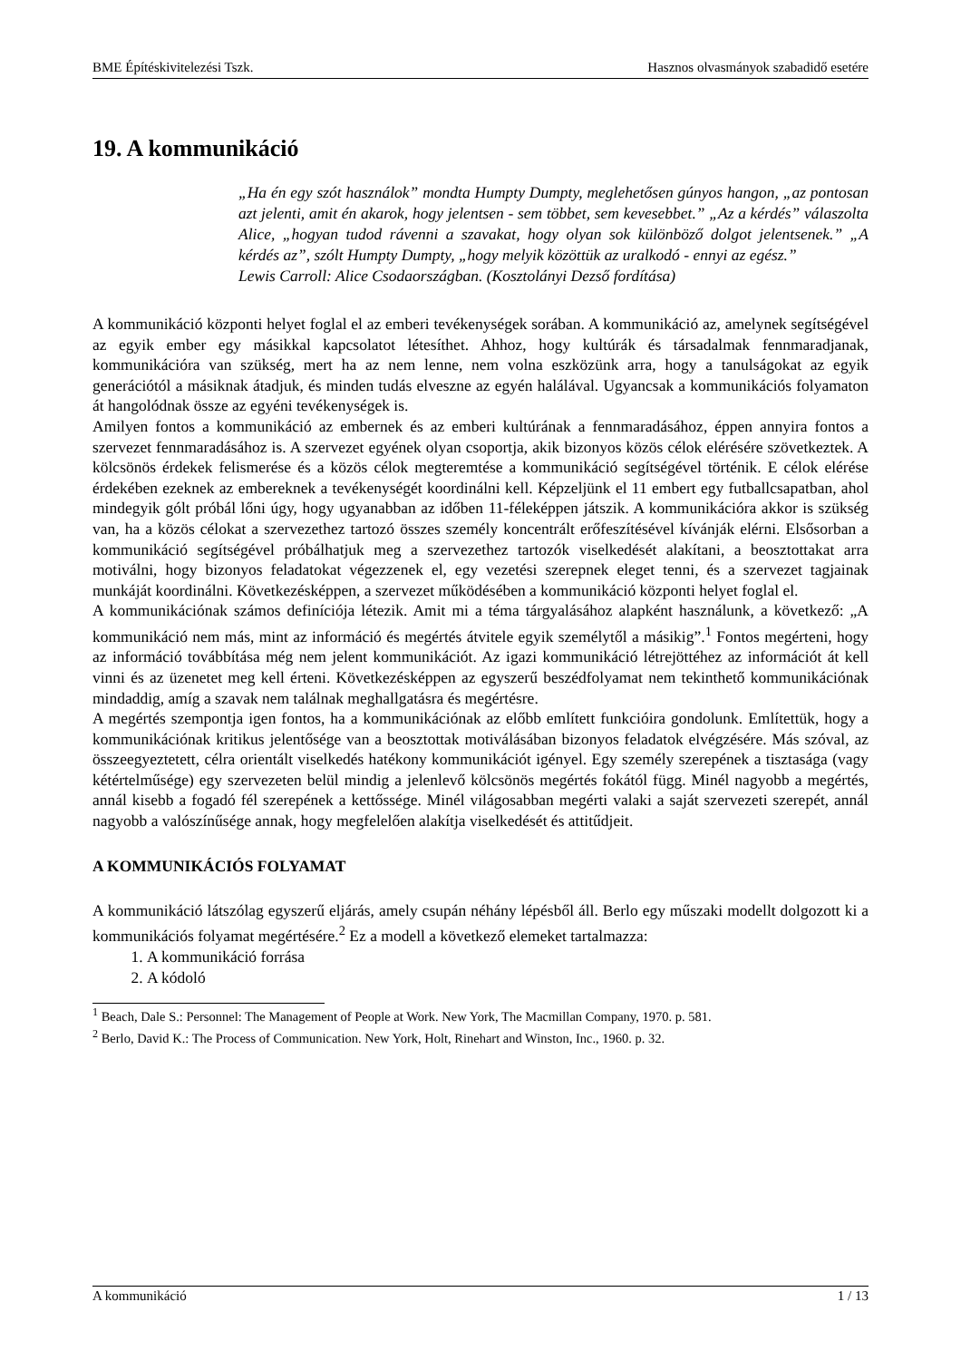BME Építéskivitelezési Tszk. Hasznos olvasmányok szabadidő esetére
19. A kommunikáció
„Ha én egy szót használok” mondta Humpty Dumpty, meglehetősen gúnyos hangon, „az pontosan azt jelenti, amit én akarok, hogy jelentsen - sem többet, sem kevesebbet.” „Az a kérdés” válaszolta Alice, „hogyan tudod rávenni a szavakat, hogy olyan sok különböző dolgot jelentsenek.” „A kérdés az”, szólt Humpty Dumpty, „hogy melyik közöttük az uralkodó - ennyi az egész.”
Lewis Carroll: Alice Csodaországban. (Kosztolányi Dezső fordítása)
A kommunikáció központi helyet foglal el az emberi tevékenységek sorában. A kommunikáció az, amelynek segítségével az egyik ember egy másikkal kapcsolatot létesíthet. Ahhoz, hogy kultúrák és társadalmak fennmaradjanak, kommunikációra van szükség, mert ha az nem lenne, nem volna eszközünk arra, hogy a tanulságokat az egyik generációtól a másiknak átadjuk, és minden tudás elveszne az egyén halálával. Ugyancsak a kommunikációs folyamaton át hangolódnak össze az egyéni tevékenységek is.
Amilyen fontos a kommunikáció az embernek és az emberi kultúrának a fennmaradásához, éppen annyira fontos a szervezet fennmaradásához is. A szervezet egyének olyan csoportja, akik bizonyos közös célok elérésére szövetkeztek. A kölcsönös érdekek felismerése és a közös célok megteremtése a kommunikáció segítségével történik. E célok elérése érdekében ezeknek az embereknek a tevékenységét koordinálni kell. Képzeljünk el 11 embert egy futballcsapatban, ahol mindegyik gólt próbál lőni úgy, hogy ugyanabban az időben 11-féleképpen játszik. A kommunikációra akkor is szükség van, ha a közös célokat a szervezethez tartozó összes személy koncentrált erőfeszítésével kívánják elérni. Elsősorban a kommunikáció segítségével próbálhatjuk meg a szervezethez tartozók viselkedését alakítani, a beosztottakat arra motiválni, hogy bizonyos feladatokat végezzenek el, egy vezetési szerepnek eleget tenni, és a szervezet tagjainak munkáját koordinálni. Következésképpen, a szervezet működésében a kommunikáció központi helyet foglal el.
A kommunikációnak számos definíciója létezik. Amit mi a téma tárgyalásához alapként használunk, a következő: „A kommunikáció nem más, mint az információ és megértés átvitele egyik személytől a másikig”.<sup>1</sup> Fontos megérteni, hogy az információ továbbítása még nem jelent kommunikációt. Az igazi kommunikáció létrejöttéhez az információt át kell vinni és az üzenetet meg kell érteni. Következésképpen az egyszerű beszédfolyamat nem tekinthető kommunikációnak mindaddig, amíg a szavak nem találnak meghallgatásra és megértésre.
A megértés szempontja igen fontos, ha a kommunikációnak az előbb említett funkcióira gondolunk. Említettük, hogy a kommunikációnak kritikus jelentősége van a beosztottak motiválásában bizonyos feladatok elvégzésére. Más szóval, az összeegyeztetett, célra orientált viselkedés hatékony kommunikációt igényel. Egy személy szerepének a tisztasága (vagy kétértelműsége) egy szervezeten belül mindig a jelenlevő kölcsönös megértés fokától függ. Minél nagyobb a megértés, annál kisebb a fogadó fél szerepének a kettőssége. Minél világosabban megérti valaki a saját szervezeti szerepét, annál nagyobb a valószínűsége annak, hogy megfelelően alakítja viselkedését és attitűdjeit.
A KOMMUNIKÁCIÓS FOLYAMAT
A kommunikáció látszólag egyszerű eljárás, amely csupán néhány lépésből áll. Berlo egy műszaki modellt dolgozott ki a kommunikációs folyamat megértésére.<sup>2</sup> Ez a modell a következő elemeket tartalmazza:
1. A kommunikáció forrása
2. A kódoló
<sup>1</sup> Beach, Dale S.: Personnel: The Management of People at Work. New York, The Macmillan Company, 1970. p. 581.
<sup>2</sup> Berlo, David K.: The Process of Communication. New York, Holt, Rinehart and Winston, Inc., 1960. p. 32.
A kommunikáció 1 / 13